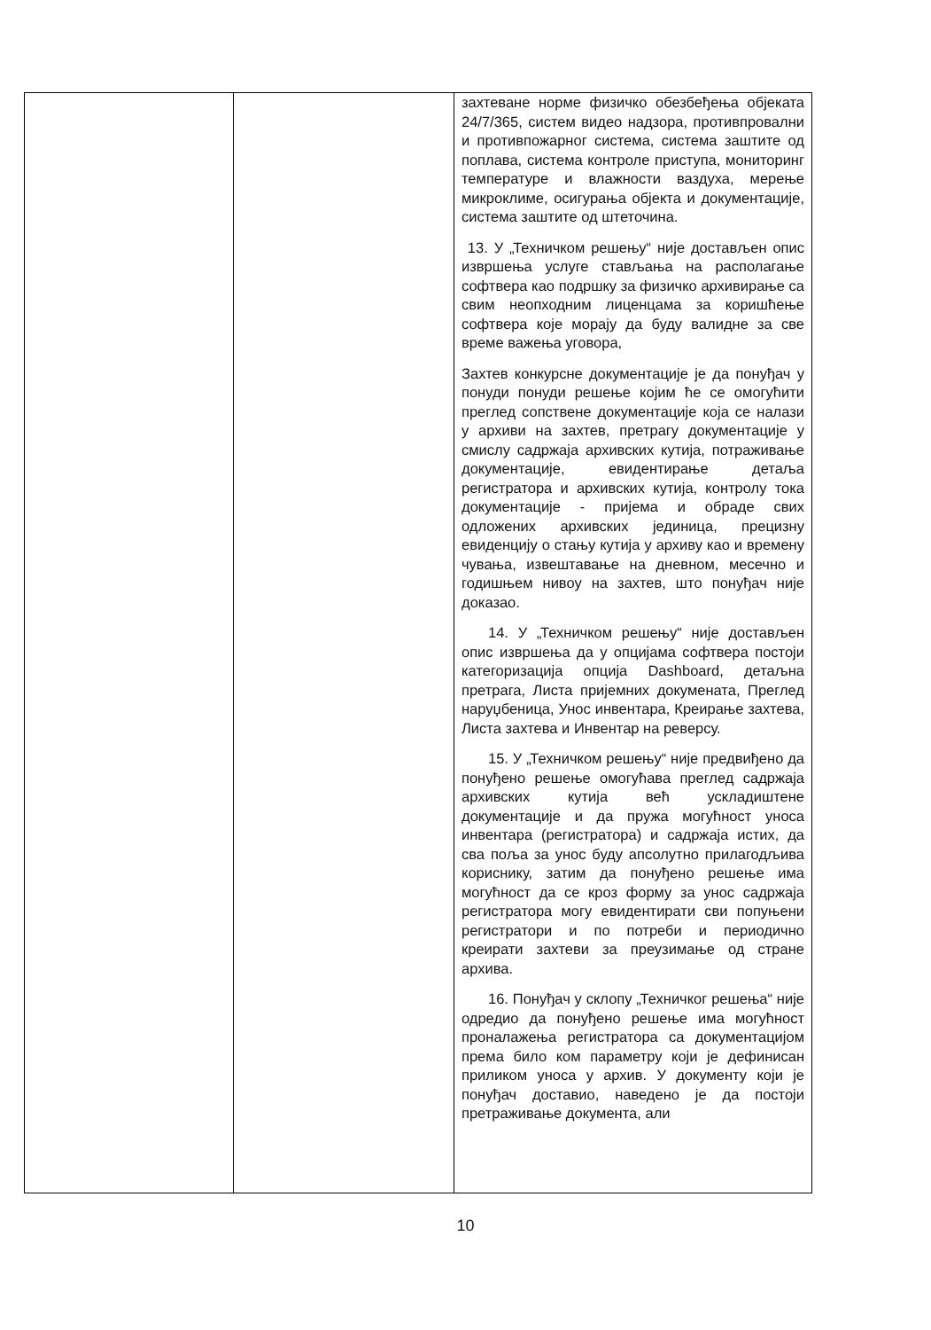| | | захтеване норме физичко обезбеђења објеката 24/7/365, систем видео надзора, противпровални и противпожарног система, система заштите од поплава, система контроле приступа, мониторинг температуре и влажности ваздуха, мерење микроклиме, осигурања објекта и документације, система заштите од штеточина. 13. У „Техничком решењу“ није достављен опис извршења услуге стављања на располагање софтвера као подршку за физичко архивирање са свим неопходним лиценцама за коришћење софтвера које морају да буду валидне за све време важења уговора, Захтев конкурсне документације је да понуђач у понуди понуди решење којим ће се омогућити преглед сопствене документације која се налази у архиви на захтев, претрагу документације у смислу садржаја архивских кутија, потраживање документације, евидентирање детаља регистратора и архивских кутија, контролу тока документације - пријема и обраде свих одложених архивских јединица, прецизну евиденцију о стању кутија у архиву као и времену чувања, извештавање на дневном, месечно и годишњем нивоу на захтев, што понуђач није доказао. 14. У „Техничком решењу“ није достављен опис извршења да у опцијама софтвера постоји категоризација опција Dashboard, детаљна претрага, Листа пријемних докумената, Преглед наруџбеница, Унос инвентара, Креирање захтева, Листа захтева и Инвентар на реверсу. 15. У „Техничком решењу“ није предвиђено да понуђено решење омогућава преглед садржаја архивских кутија већ ускладиштене документације и да пружа могућност уноса инвентара (регистратора) и садржаја истих, да сва поља за унос буду апсолутно прилагодљива кориснику, затим да понуђено решење има могућност да се кроз форму за унос садржаја регистратора могу евидентирати сви попуњени регистратори и по потреби и периодично креирати захтеви за преузимање од стране архива. 16. Понуђач у склопу „Техничког решења“ није одредио да понуђено решење има могућност проналажења регистратора са документацијом према било ком параметру који је дефинисан приликом уноса у архив. У документу који је понуђач доставио, наведено је да постоји претраживање документа, али |
10